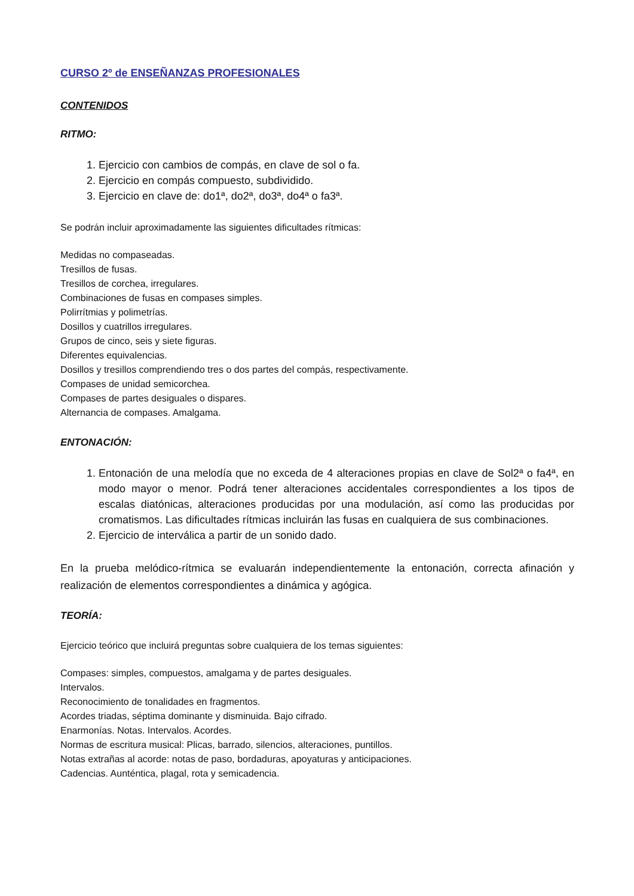CURSO 2º de ENSEÑANZAS PROFESIONALES
CONTENIDOS
RITMO:
1. Ejercicio con cambios de compás, en clave de sol o fa.
2. Ejercicio en compás compuesto, subdividido.
3. Ejercicio en clave de: do1ª, do2ª, do3ª, do4ª o fa3ª.
Se podrán incluir aproximadamente las siguientes dificultades rítmicas:
Medidas no compaseadas.
Tresillos de fusas.
Tresillos de corchea, irregulares.
Combinaciones de fusas en compases simples.
Polirrítmias y polimetrías.
Dosillos y cuatrillos irregulares.
Grupos de cinco, seis y siete figuras.
Diferentes equivalencias.
Dosillos y tresillos comprendiendo tres o dos partes del compás, respectivamente.
Compases de unidad semicorchea.
Compases de partes desiguales o dispares.
Alternancia de compases. Amalgama.
ENTONACIÓN:
1. Entonación de una melodía que no exceda de 4 alteraciones propias en clave de Sol2ª o fa4ª, en modo mayor o menor. Podrá tener alteraciones accidentales correspondientes a los tipos de escalas diatónicas, alteraciones producidas por una modulación, así como las producidas por cromatismos. Las dificultades rítmicas incluirán las fusas en cualquiera de sus combinaciones.
2. Ejercicio de interválica a partir de un sonido dado.
En la prueba melódico-rítmica se evaluarán independientemente la entonación, correcta afinación y realización de elementos correspondientes a dinámica y agógica.
TEORÍA:
Ejercicio teórico que incluirá preguntas sobre cualquiera de los temas siguientes:
Compases: simples, compuestos, amalgama y de partes desiguales.
Intervalos.
Reconocimiento de tonalidades en fragmentos.
Acordes triadas, séptima dominante y disminuida. Bajo cifrado.
Enarmonías. Notas. Intervalos. Acordes.
Normas de escritura musical: Plicas, barrado, silencios, alteraciones, puntillos.
Notas extrañas al acorde: notas de paso, bordaduras, apoyaturas y anticipaciones.
Cadencias. Aunténtica, plagal, rota y semicadencia.